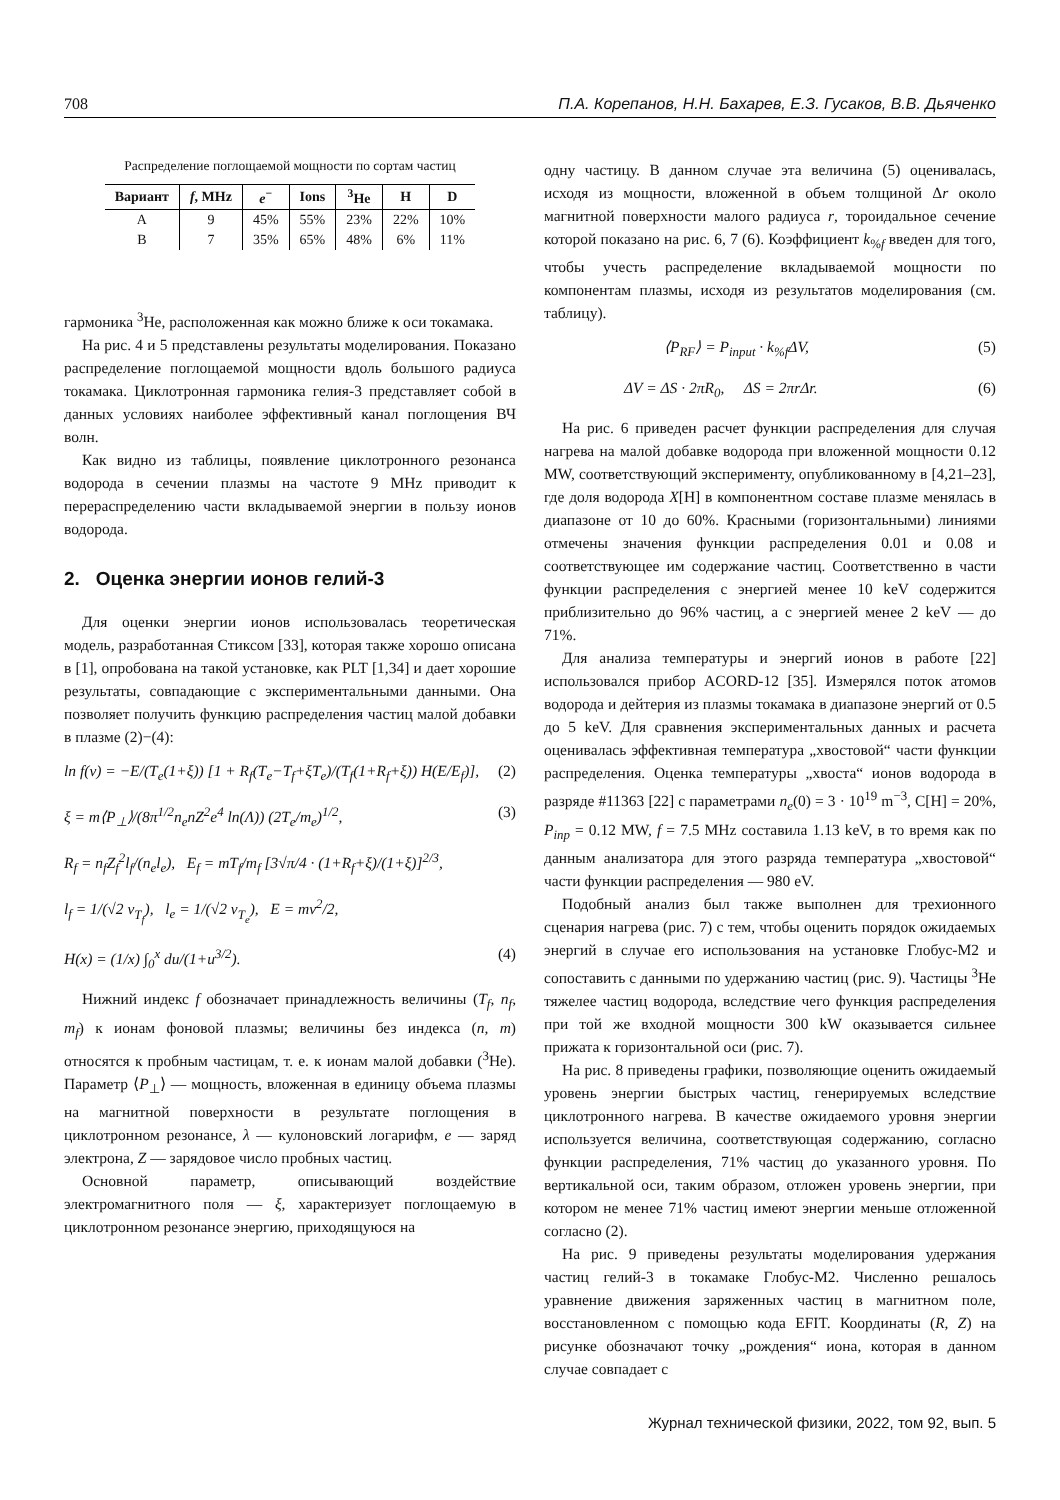708 П.А. Корепанов, Н.Н. Бахарев, Е.З. Гусаков, В.В. Дьяченко
Распределение поглощаемой мощности по сортам частиц
| Вариант | f , MHz | e<sup>−</sup> | Ions | <sup>3</sup>He | H | D |
| --- | --- | --- | --- | --- | --- | --- |
| A | 9 | 45% | 55% | 23% | 22% | 10% |
| B | 7 | 35% | 65% | 48% | 6% | 11% |
гармоника <sup>3</sup>He, расположенная как можно ближе к оси токамака.
На рис. 4 и 5 представлены результаты моделирования. Показано распределение поглощаемой мощности вдоль большого радиуса токамака. Циклотронная гармоника гелия-3 представляет собой в данных условиях наиболее эффективный канал поглощения ВЧ волн.
Как видно из таблицы, появление циклотронного резонанса водорода в сечении плазмы на частоте 9 MHz приводит к перераспределению части вкладываемой энергии в пользу ионов водорода.
2. Оценка энергии ионов гелий-3
Для оценки энергии ионов использовалась теоретическая модель, разработанная Стиксом [33], которая также хорошо описана в [1], опробована на такой установке, как PLT [1,34] и дает хорошие результаты, совпадающие с экспериментальными данными. Она позволяет получить функцию распределения частиц малой добавки в плазме (2)−(4):
ln f(v) = −E/(T<sub>e</sub>(1+ξ)) [1 + R<sub>f</sub>(T<sub>e</sub>−T<sub>f</sub>+ξT<sub>e</sub>)/(T<sub>f</sub>(1+R<sub>f</sub>+ξ)) H(E/E<sub>f</sub>)], (2)
ξ = m⟨P<sub>⊥</sub>⟩/(8π<sup>1/2</sup>n<sub>e</sub>nZ<sup>2</sup>e<sup>4</sup> ln(Λ)) (2T<sub>e</sub>/m<sub>e</sub>)<sup>1/2</sup>, (3)
R<sub>f</sub> = n<sub>f</sub>Z<sub>f</sub><sup>2</sup>l<sub>f</sub>/(n<sub>e</sub>l<sub>e</sub>), E<sub>f</sub> = mT<sub>f</sub>/m<sub>f</sub> [3√π/4 · (1+R<sub>f</sub>+ξ)/(1+ξ)]<sup>2/3</sup>,
l<sub>f</sub> = 1/(√2 v<sub>T<sub>f</sub></sub>), l<sub>e</sub> = 1/(√2 v<sub>T<sub>e</sub></sub>), E = mv<sup>2</sup>/2,
H(x) = (1/x) ∫<sub>0</sub><sup>x</sup> du/(1+u<sup>3/2</sup>). (4)
Нижний индекс f обозначает принадлежность величины (T<sub>f</sub>, n<sub>f</sub>, m<sub>f</sub>) к ионам фоновой плазмы; величины без индекса (n, m) относятся к пробным частицам, т. е. к ионам малой добавки (<sup>3</sup>He). Параметр ⟨P<sub>⊥</sub>⟩ — мощность, вложенная в единицу объема плазмы на магнитной поверхности в результате поглощения в циклотронном резонансе, λ — кулоновский логарифм, e — заряд электрона, Z — зарядовое число пробных частиц.
Основной параметр, описывающий воздействие электромагнитного поля — ξ, характеризует поглощаемую в циклотронном резонансе энергию, приходящуюся на
одну частицу. В данном случае эта величина (5) оценивалась, исходя из мощности, вложенной в объем толщиной Δr около магнитной поверхности малого радиуса r, тороидальное сечение которой показано на рис. 6, 7 (6). Коэффициент k<sub>%f</sub> введен для того, чтобы учесть распределение вкладываемой мощности по компонентам плазмы, исходя из результатов моделирования (см. таблицу).
⟨P<sub>RF</sub>⟩ = P<sub>input</sub> · k<sub>%f</sub>ΔV, (5)
ΔV = ΔS · 2πR<sub>0</sub>, ΔS = 2πrΔr. (6)
На рис. 6 приведен расчет функции распределения для случая нагрева на малой добавке водорода при вложенной мощности 0.12 MW, соответствующий эксперименту, опубликованному в [4,21–23], где доля водорода X[H] в компонентном составе плазме менялась в диапазоне от 10 до 60%. Красными (горизонтальными) линиями отмечены значения функции распределения 0.01 и 0.08 и соответствующее им содержание частиц. Соответственно в части функции распределения с энергией менее 10 keV содержится приблизительно до 96% частиц, а с энергией менее 2 keV — до 71%.
Для анализа температуры и энергий ионов в работе [22] использовался прибор ACORD-12 [35]. Измерялся поток атомов водорода и дейтерия из плазмы токамака в диапазоне энергий от 0.5 до 5 keV. Для сравнения экспериментальных данных и расчета оценивалась эффективная температура „хвостовой“ части функции распределения. Оценка температуры „хвоста“ ионов водорода в разряде #11363 [22] с параметрами n<sub>e</sub>(0) = 3 · 10<sup>19</sup> m<sup>−3</sup>, C[H] = 20%, P<sub>inp</sub> = 0.12 MW, f = 7.5 MHz составила 1.13 keV, в то время как по данным анализатора для этого разряда температура „хвостовой“ части функции распределения — 980 eV.
Подобный анализ был также выполнен для трехионного сценария нагрева (рис. 7) с тем, чтобы оценить порядок ожидаемых энергий в случае его использования на установке Глобус-М2 и сопоставить с данными по удержанию частиц (рис. 9). Частицы <sup>3</sup>He тяжелее частиц водорода, вследствие чего функция распределения при той же входной мощности 300 kW оказывается сильнее прижата к горизонтальной оси (рис. 7).
На рис. 8 приведены графики, позволяющие оценить ожидаемый уровень энергии быстрых частиц, генерируемых вследствие циклотронного нагрева. В качестве ожидаемого уровня энергии используется величина, соответствующая содержанию, согласно функции распределения, 71% частиц до указанного уровня. По вертикальной оси, таким образом, отложен уровень энергии, при котором не менее 71% частиц имеют энергии меньше отложенной согласно (2).
На рис. 9 приведены результаты моделирования удержания частиц гелий-3 в токамаке Глобус-М2. Численно решалось уравнение движения заряженных частиц в магнитном поле, восстановленном с помощью кода EFIT. Координаты (R, Z) на рисунке обозначают точку „рождения“ иона, которая в данном случае совпадает с
Журнал технической физики, 2022, том 92, вып. 5